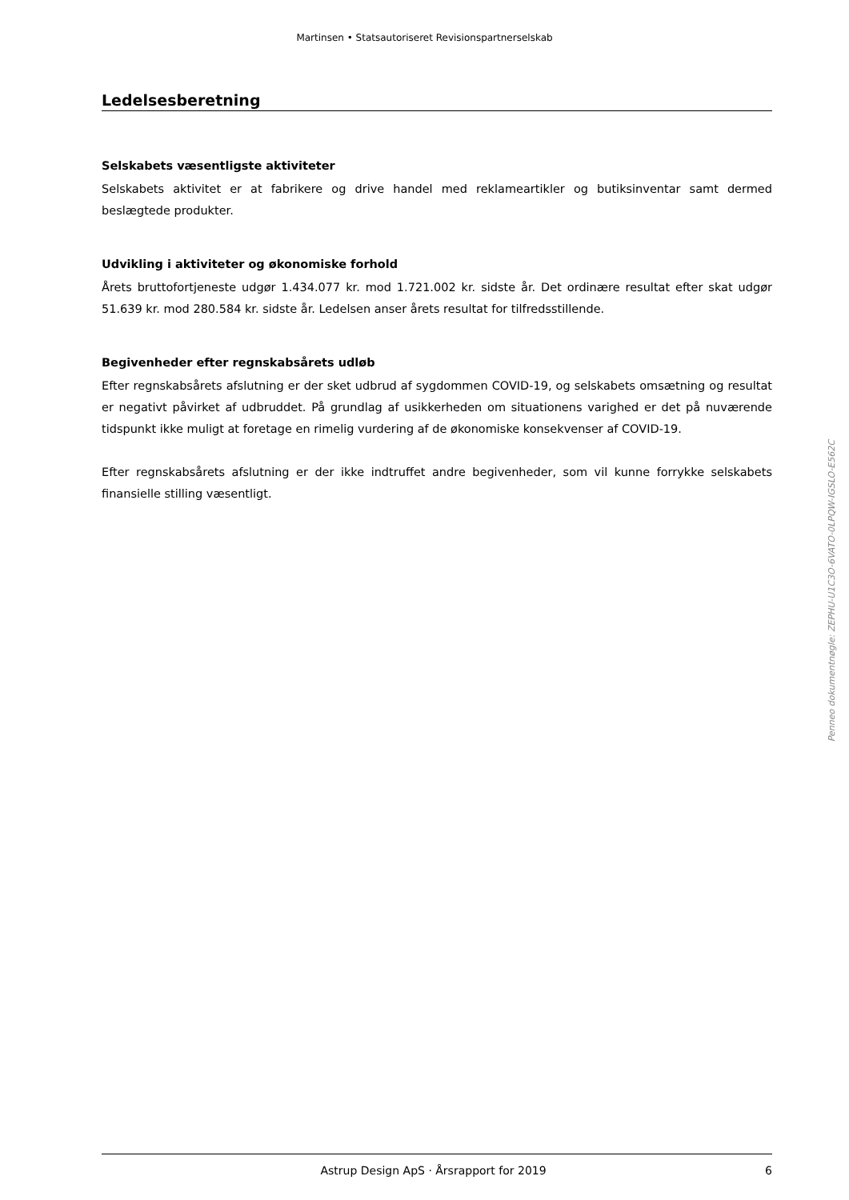Martinsen • Statsautoriseret Revisionspartnerselskab
Ledelsesberetning
Selskabets væsentligste aktiviteter
Selskabets aktivitet er at fabrikere og drive handel med reklameartikler og butiksinventar samt dermed beslægtede produkter.
Udvikling i aktiviteter og økonomiske forhold
Årets bruttofortjeneste udgør 1.434.077 kr. mod 1.721.002 kr. sidste år. Det ordinære resultat efter skat udgør 51.639 kr. mod 280.584 kr. sidste år. Ledelsen anser årets resultat for tilfredsstillende.
Begivenheder efter regnskabsårets udløb
Efter regnskabsårets afslutning er der sket udbrud af sygdommen COVID-19, og selskabets omsætning og resultat er negativt påvirket af udbruddet. På grundlag af usikkerheden om situationens varighed er det på nuværende tidspunkt ikke muligt at foretage en rimelig vurdering af de økonomiske konsekvenser af COVID-19.
Efter regnskabsårets afslutning er der ikke indtruffet andre begivenheder, som vil kunne forrykke selskabets finansielle stilling væsentligt.
Penneo dokumentnøgle: ZEPHU-U1C3O-6VATO-0LPQW-IGSLO-E562C
Astrup Design ApS · Årsrapport for 2019 6